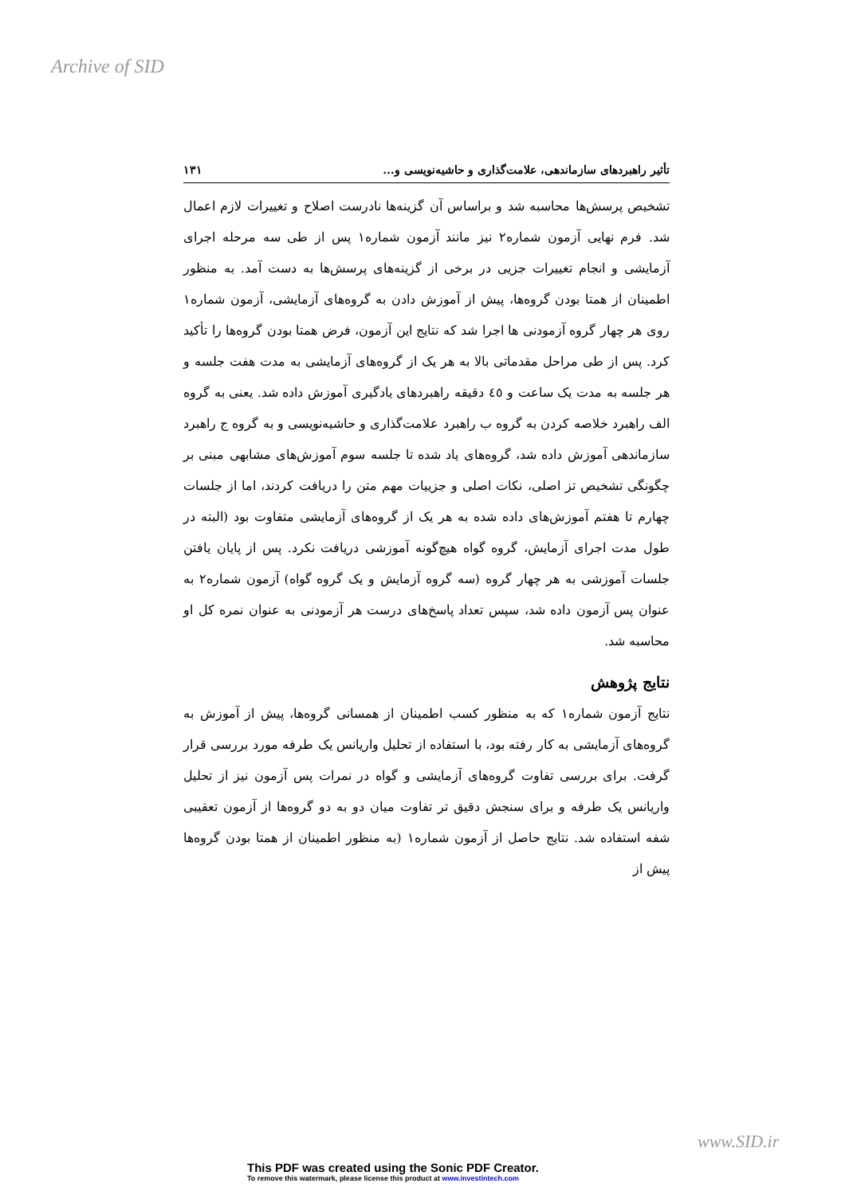Archive of SID
تأثیر راهبردهای سازماندهی، علامت‌گذاری و حاشیه‌نویسی و... ۱۳۱
تشخیص پرسش‌ها محاسبه شد و براساس آن گزینه‌ها نادرست اصلاح و تغییرات لازم اعمال شد. فرم نهایی آزمون شماره۲ نیز مانند آزمون شماره۱ پس از طی سه مرحله اجرای آزمایشی و انجام تغییرات جزیی در برخی از گزینه‌های پرسش‌ها به دست آمد. به منظور اطمینان از همتا بودن گروه‌ها، پیش از آموزش دادن به گروه‌های آزمایشی، آزمون شماره۱ روی هر چهار گروه آزمودنی ها اجرا شد که نتایج این آزمون، فرض همتا بودن گروه‌ها را تأکید کرد. پس از طی مراحل مقدماتی بالا به هر یک از گروه‌های آزمایشی به مدت هفت جلسه و هر جلسه به مدت یک ساعت و ٤٥ دقیقه راهبردهای یادگیری آموزش داده شد. یعنی به گروه الف راهبرد خلاصه کردن به گروه ب راهبرد علامت‌گذاری و حاشیه‌نویسی و به گروه ج راهبرد سازماندهی آموزش داده شد، گروه‌های یاد شده تا جلسه سوم آموزش‌های مشابهی مبنی بر چگونگی تشخیص تز اصلی، نکات اصلی و جزییات مهم متن را دریافت کردند، اما از جلسات چهارم تا هفتم آموزش‌های داده شده به هر یک از گروه‌های آزمایشی متفاوت بود (البته در طول مدت اجرای آزمایش، گروه گواه هیچ‌گونه آموزشی دریافت نکرد. پس از پایان یافتن جلسات آموزشی به هر چهار گروه (سه گروه آزمایش و یک گروه گواه) آزمون شماره۲ به عنوان پس آزمون داده شد، سپس تعداد پاسخ‌های درست هر آزمودنی به عنوان نمره کل او محاسبه شد.
نتایج پژوهش
نتایج آزمون شماره۱ که به منظور کسب اطمینان از همسانی گروه‌ها، پیش از آموزش به گروه‌های آزمایشی به کار رفته بود، با استفاده از تحلیل واریانس یک طرفه مورد بررسی قرار گرفت. برای بررسی تفاوت گروه‌های آزمایشی و گواه در نمرات پس آزمون نیز از تحلیل واریانس یک طرفه و برای سنجش دقیق تر تفاوت میان دو به دو گروه‌ها از آزمون تعقیبی شفه استفاده شد. نتایج حاصل از آزمون شماره۱ (به منظور اطمینان از همتا بودن گروه‌ها پیش از
www.SID.ir
This PDF was created using the Sonic PDF Creator.
To remove this watermark, please license this product at www.investintech.com